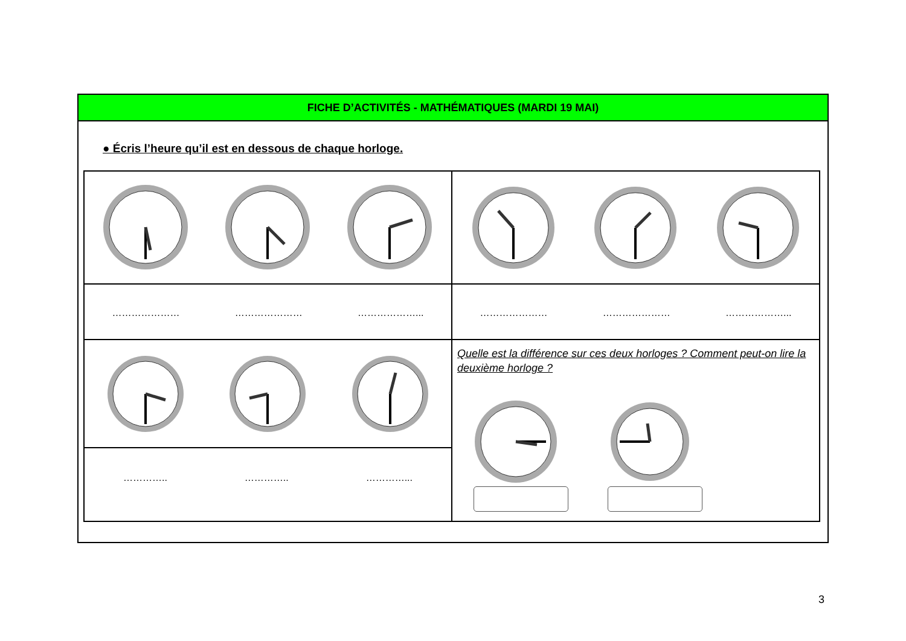FICHE D’ACTIVITÉS - MATHÉMATIQUES (MARDI 19 MAI)
● Écris l’heure qu’il est en dessous de chaque horloge.
| ………………… ………………… ………………... | ………………… ………………… ………………... |
| | Quelle est la différence sur ces deux horloges ? Comment peut-on lire la deuxième horloge ? |
| ………….. ………….. …………... | |
3